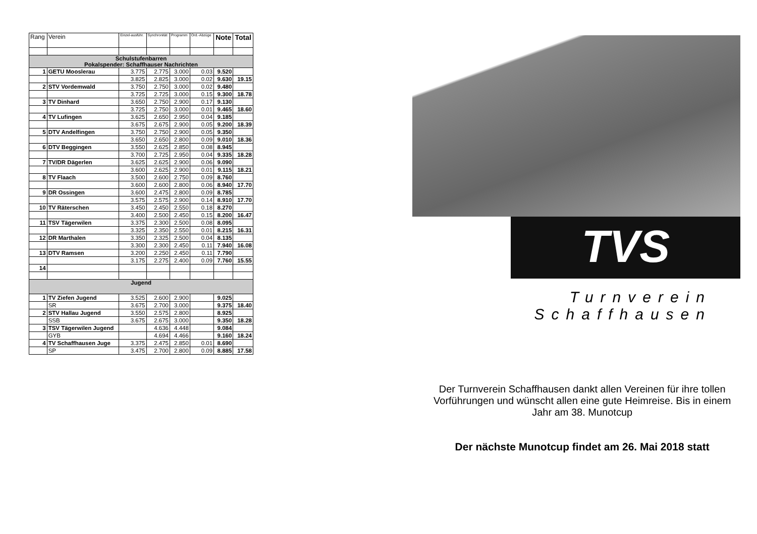| Rang | Verein | Einzel-ausführ. | Synchronität | Programm | Ord.-Abzüge | Note | Total |
| --- | --- | --- | --- | --- | --- | --- | --- |
| Schulstufenbarren Pokalspender: Schaffhauser Nachrichten | | | | | | | |
| 1 | GETU Mooslerau | 3.775 | 2.775 | 3.000 | 0.03 | 9.520 | |
| | | 3.825 | 2.825 | 3.000 | 0.02 | 9.630 | 19.15 |
| 2 | STV Vordemwald | 3.750 | 2.750 | 3.000 | 0.02 | 9.480 | |
| | | 3.725 | 2.725 | 3.000 | 0.15 | 9.300 | 18.78 |
| 3 | TV Dinhard | 3.650 | 2.750 | 2.900 | 0.17 | 9.130 | |
| | | 3.725 | 2.750 | 3.000 | 0.01 | 9.465 | 18.60 |
| 4 | TV Lufingen | 3.625 | 2.650 | 2.950 | 0.04 | 9.185 | |
| | | 3.675 | 2.675 | 2.900 | 0.05 | 9.200 | 18.39 |
| 5 | DTV Andelfingen | 3.750 | 2.750 | 2.900 | 0.05 | 9.350 | |
| | | 3.650 | 2.650 | 2.800 | 0.09 | 9.010 | 18.36 |
| 6 | DTV Beggingen | 3.550 | 2.625 | 2.850 | 0.08 | 8.945 | |
| | | 3.700 | 2.725 | 2.950 | 0.04 | 9.335 | 18.28 |
| 7 | TV/DR Dägerlen | 3.625 | 2.625 | 2.900 | 0.06 | 9.090 | |
| | | 3.600 | 2.625 | 2.900 | 0.01 | 9.115 | 18.21 |
| 8 | TV Flaach | 3.500 | 2.600 | 2.750 | 0.09 | 8.760 | |
| | | 3.600 | 2.600 | 2.800 | 0.06 | 8.940 | 17.70 |
| 9 | DR Ossingen | 3.600 | 2.475 | 2.800 | 0.09 | 8.785 | |
| | | 3.575 | 2.575 | 2.900 | 0.14 | 8.910 | 17.70 |
| 10 | TV Räterschen | 3.450 | 2.450 | 2.550 | 0.18 | 8.270 | |
| | | 3.400 | 2.500 | 2.450 | 0.15 | 8.200 | 16.47 |
| 11 | TSV Tägerwilen | 3.375 | 2.300 | 2.500 | 0.08 | 8.095 | |
| | | 3.325 | 2.350 | 2.550 | 0.01 | 8.215 | 16.31 |
| 12 | DR Marthalen | 3.350 | 2.325 | 2.500 | 0.04 | 8.135 | |
| | | 3.300 | 2.300 | 2.450 | 0.11 | 7.940 | 16.08 |
| 13 | DTV Ramsen | 3.200 | 2.250 | 2.450 | 0.11 | 7.790 | |
| | | 3.175 | 2.275 | 2.400 | 0.09 | 7.760 | 15.55 |
| 14 | | | | | | | |
| Jugend | | | | | | | |
| 1 | TV Ziefen Jugend | 3.525 | 2.600 | 2.900 | | 9.025 | |
| | SR | 3.675 | 2.700 | 3.000 | | 9.375 | 18.40 |
| 2 | STV Hallau Jugend | 3.550 | 2.575 | 2.800 | | 8.925 | |
| | SSB | 3.675 | 2.675 | 3.000 | | 9.350 | 18.28 |
| 3 | TSV Tägerwilen Jugend | | 4.636 | 4.448 | | 9.084 | |
| | GYB | | 4.694 | 4.466 | | 9.160 | 18.24 |
| 4 | TV Schaffhausen Juge | 3.375 | 2.475 | 2.850 | 0.01 | 8.690 | |
| | SP | 3.475 | 2.700 | 2.800 | 0.09 | 8.885 | 17.58 |
TVS
Turnverein
Schaffhausen
Der Turnverein Schaffhausen dankt allen Vereinen für ihre tollen Vorführungen und wünscht allen eine gute Heimreise. Bis in einem Jahr am 38. Munotcup
Der nächste Munotcup findet am 26. Mai 2018 statt